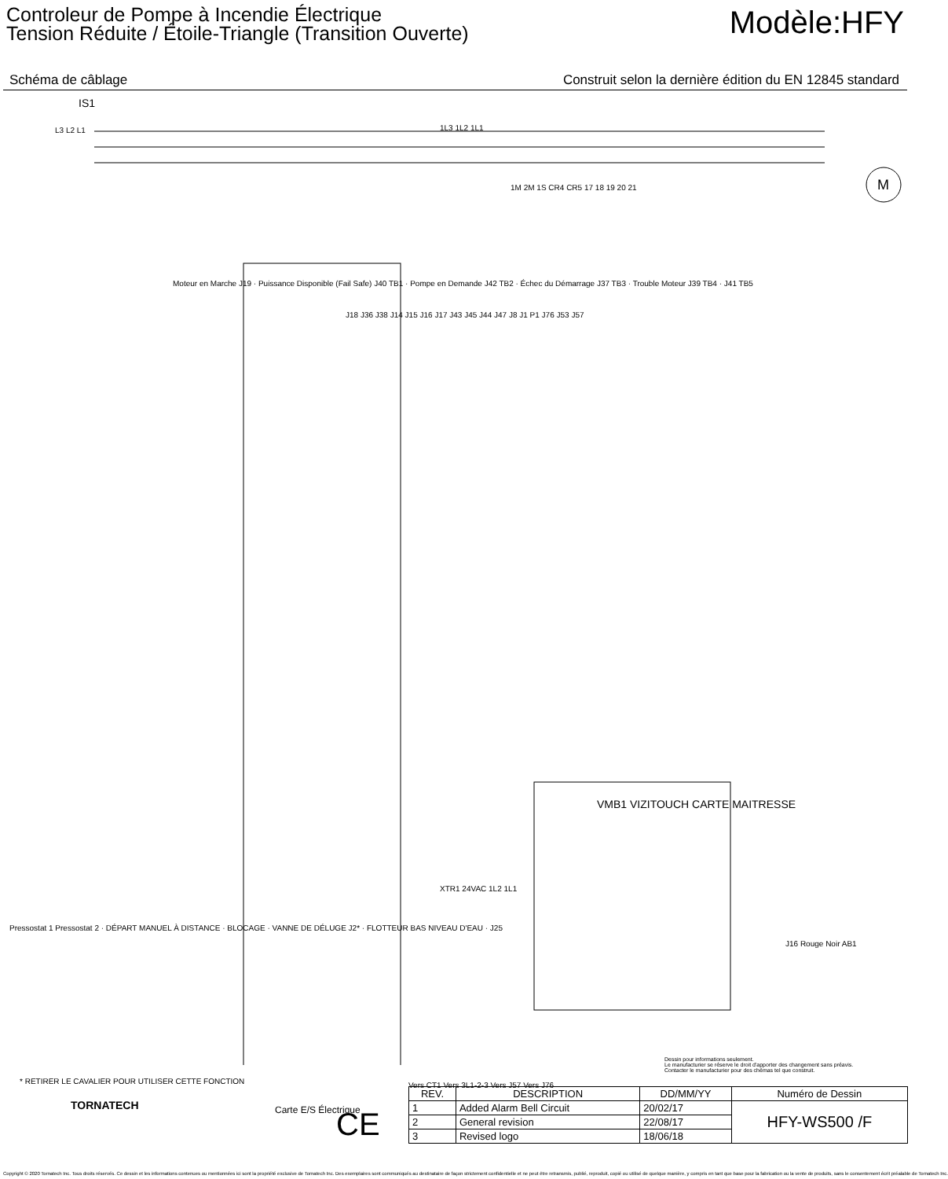Controleur de Pompe à Incendie Électrique
Tension Réduite / Étoile-Triangle (Transition Ouverte)
Modèle:HFY
Schéma de câblage Construit selon la dernière édition du EN 12845 standard
IS1
L3 L2 L1 1L3 1L2 1L1
M
1M 2M 1S CR4 CR5 17 18 19 20 21
Moteur en Marche J19 · Puissance Disponible (Fail Safe) J40 TB1 · Pompe en Demande J42 TB2 · Échec du Démarrage J37 TB3 · Trouble Moteur J39 TB4 · J41 TB5
J18 J36 J38 J14 J15 J16 J17 J43 J45 J44 J47 J8 J1 P1 J76 J53 J57
XTR1 24VAC 1L2 1L1
VMB1 VIZITOUCH CARTE MAITRESSE
Pressostat 1 Pressostat 2 · DÉPART MANUEL À DISTANCE · BLOCAGE · VANNE DE DÉLUGE J2* · FLOTTEUR BAS NIVEAU D'EAU · J25
Vers CT1 Vers 3L1-2-3 Vers J57 Vers J76
Carte E/S Électrique
J16 Rouge Noir AB1
Dessin pour informations seulement.
Le manufacturier se réserve le droit d'apporter des changement sans préavis.
Contacter le manufacturier pour des chémas tel que construit.
* RETIRER LE CAVALIER POUR UTILISER CETTE FONCTION
TORNATECH
CE
| REV. | DESCRIPTION | DD/MM/YY | Numéro de Dessin |
| --- | --- | --- | --- |
| 1 | Added Alarm Bell Circuit | 20/02/17 | HFY-WS500 /F |
| 2 | General revision | 22/08/17 | |
| 3 | Revised logo | 18/06/18 | |
Copyright © 2020 Tornatech Inc. Tous droits réservés. Ce dessin et les informations contenues ou mentionnées ici sont la propriété exclusive de Tornatech Inc. Des exemplaires sont communiqués au destinataire de façon strictement confidentielle et ne peut être retransmis, publié, reproduit, copié ou utilisé de quelque manière, y compris en tant que base pour la fabrication ou la vente de produits, sans le consentement écrit préalable de Tornatech Inc.